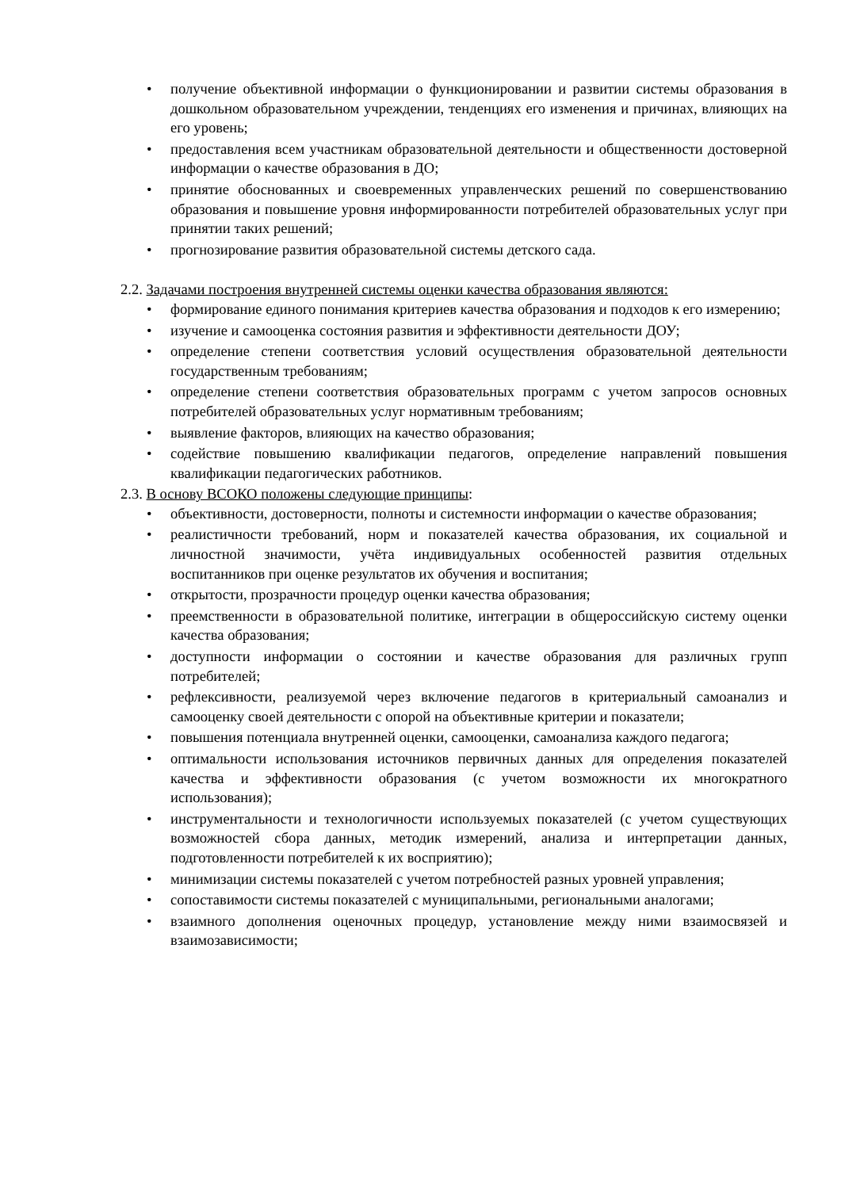• получение объективной информации о функционировании и развитии системы образования в дошкольном образовательном учреждении, тенденциях его изменения и причинах, влияющих на его уровень;
• предоставления всем участникам образовательной деятельности и общественности достоверной информации о качестве образования в ДО;
• принятие обоснованных и своевременных управленческих решений по совершенствованию образования и повышение уровня информированности потребителей образовательных услуг при принятии таких решений;
• прогнозирование развития образовательной системы детского сада.
2.2. Задачами построения внутренней системы оценки качества образования являются:
• формирование единого понимания критериев качества образования и подходов к его измерению;
• изучение и самооценка состояния развития и эффективности деятельности ДОУ;
• определение степени соответствия условий осуществления образовательной деятельности государственным требованиям;
• определение степени соответствия образовательных программ с учетом запросов основных потребителей образовательных услуг нормативным требованиям;
• выявление факторов, влияющих на качество образования;
• содействие повышению квалификации педагогов, определение направлений повышения квалификации педагогических работников.
2.3. В основу ВСОКО положены следующие принципы:
• объективности, достоверности, полноты и системности информации о качестве образования;
• реалистичности требований, норм и показателей качества образования, их социальной и личностной значимости, учёта индивидуальных особенностей развития отдельных воспитанников при оценке результатов их обучения и воспитания;
• открытости, прозрачности процедур оценки качества образования;
• преемственности в образовательной политике, интеграции в общероссийскую систему оценки качества образования;
• доступности информации о состоянии и качестве образования для различных групп потребителей;
• рефлексивности, реализуемой через включение педагогов в критериальный самоанализ и самооценку своей деятельности с опорой на объективные критерии и показатели;
• повышения потенциала внутренней оценки, самооценки, самоанализа каждого педагога;
• оптимальности использования источников первичных данных для определения показателей качества и эффективности образования (с учетом возможности их многократного использования);
• инструментальности и технологичности используемых показателей (с учетом существующих возможностей сбора данных, методик измерений, анализа и интерпретации данных, подготовленности потребителей к их восприятию);
• минимизации системы показателей с учетом потребностей разных уровней управления;
• сопоставимости системы показателей с муниципальными, региональными аналогами;
• взаимного дополнения оценочных процедур, установление между ними взаимосвязей и взаимозависимости;